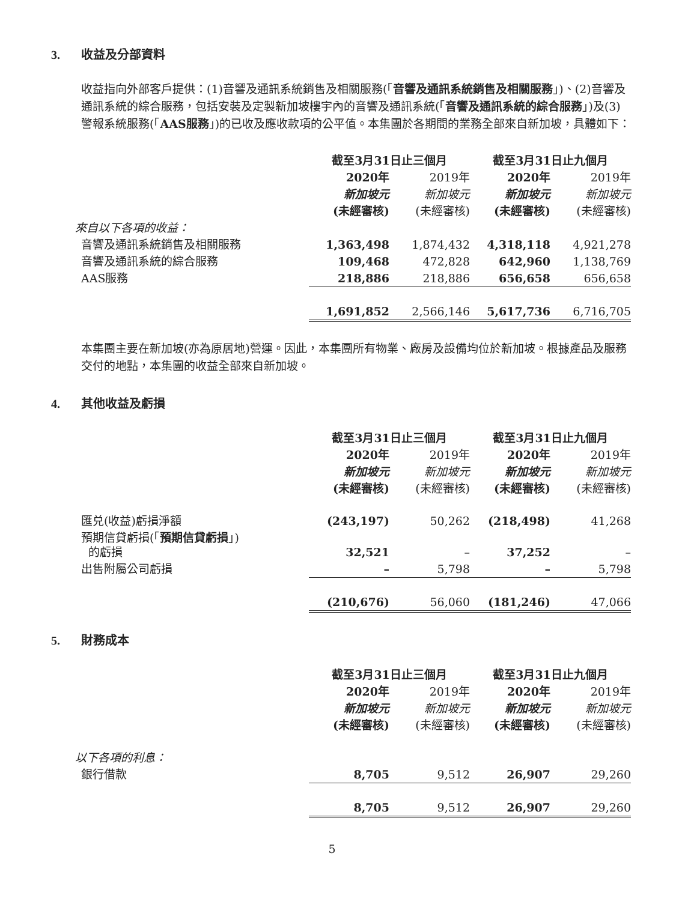3. 收益及分部資料
收益指向外部客戶提供：(1)音響及通訊系統銷售及相關服務(「音響及通訊系統銷售及相關服務」)、(2)音響及通訊系統的綜合服務，包括安裝及定製新加坡樓宇內的音響及通訊系統(「音響及通訊系統的綜合服務」)及(3)警報系統服務(「AAS服務」)的已收及應收款項的公平值。本集團於各期間的業務全部來自新加坡，具體如下：
| | 截至3月31日止三個月 | | 截至3月31日止九個月 | |
| --- | --- | --- | --- | --- |
| | 2020年 | 2019年 | 2020年 | 2019年 |
| | 新加坡元 | 新加坡元 | 新加坡元 | 新加坡元 |
| | (未經審核) | (未經審核) | (未經審核) | (未經審核) |
| 來自以下各項的收益： | | | | |
| 音響及通訊系統銷售及相關服務 | 1,363,498 | 1,874,432 | 4,318,118 | 4,921,278 |
| 音響及通訊系統的綜合服務 | 109,468 | 472,828 | 642,960 | 1,138,769 |
| AAS服務 | 218,886 | 218,886 | 656,658 | 656,658 |
| | 1,691,852 | 2,566,146 | 5,617,736 | 6,716,705 |
本集團主要在新加坡(亦為原居地)營運。因此，本集團所有物業、廠房及設備均位於新加坡。根據產品及服務交付的地點，本集團的收益全部來自新加坡。
4. 其他收益及虧損
| | 截至3月31日止三個月 | | 截至3月31日止九個月 | |
| --- | --- | --- | --- | --- |
| | 2020年 | 2019年 | 2020年 | 2019年 |
| | 新加坡元 | 新加坡元 | 新加坡元 | 新加坡元 |
| | (未經審核) | (未經審核) | (未經審核) | (未經審核) |
| 匯兑(收益)虧損淨額 | (243,197) | 50,262 | (218,498) | 41,268 |
| 預期信貸虧損(「 預期信貸虧損 」) 的虧損 | 32,521 | – | 37,252 | – |
| 出售附屬公司虧損 | – | 5,798 | – | 5,798 |
| | (210,676) | 56,060 | (181,246) | 47,066 |
5. 財務成本
| | 截至3月31日止三個月 | | 截至3月31日止九個月 | |
| --- | --- | --- | --- | --- |
| | 2020年 | 2019年 | 2020年 | 2019年 |
| | 新加坡元 | 新加坡元 | 新加坡元 | 新加坡元 |
| | (未經審核) | (未經審核) | (未經審核) | (未經審核) |
| 以下各項的利息： | | | | |
| 銀行借款 | 8,705 | 9,512 | 26,907 | 29,260 |
| | 8,705 | 9,512 | 26,907 | 29,260 |
5